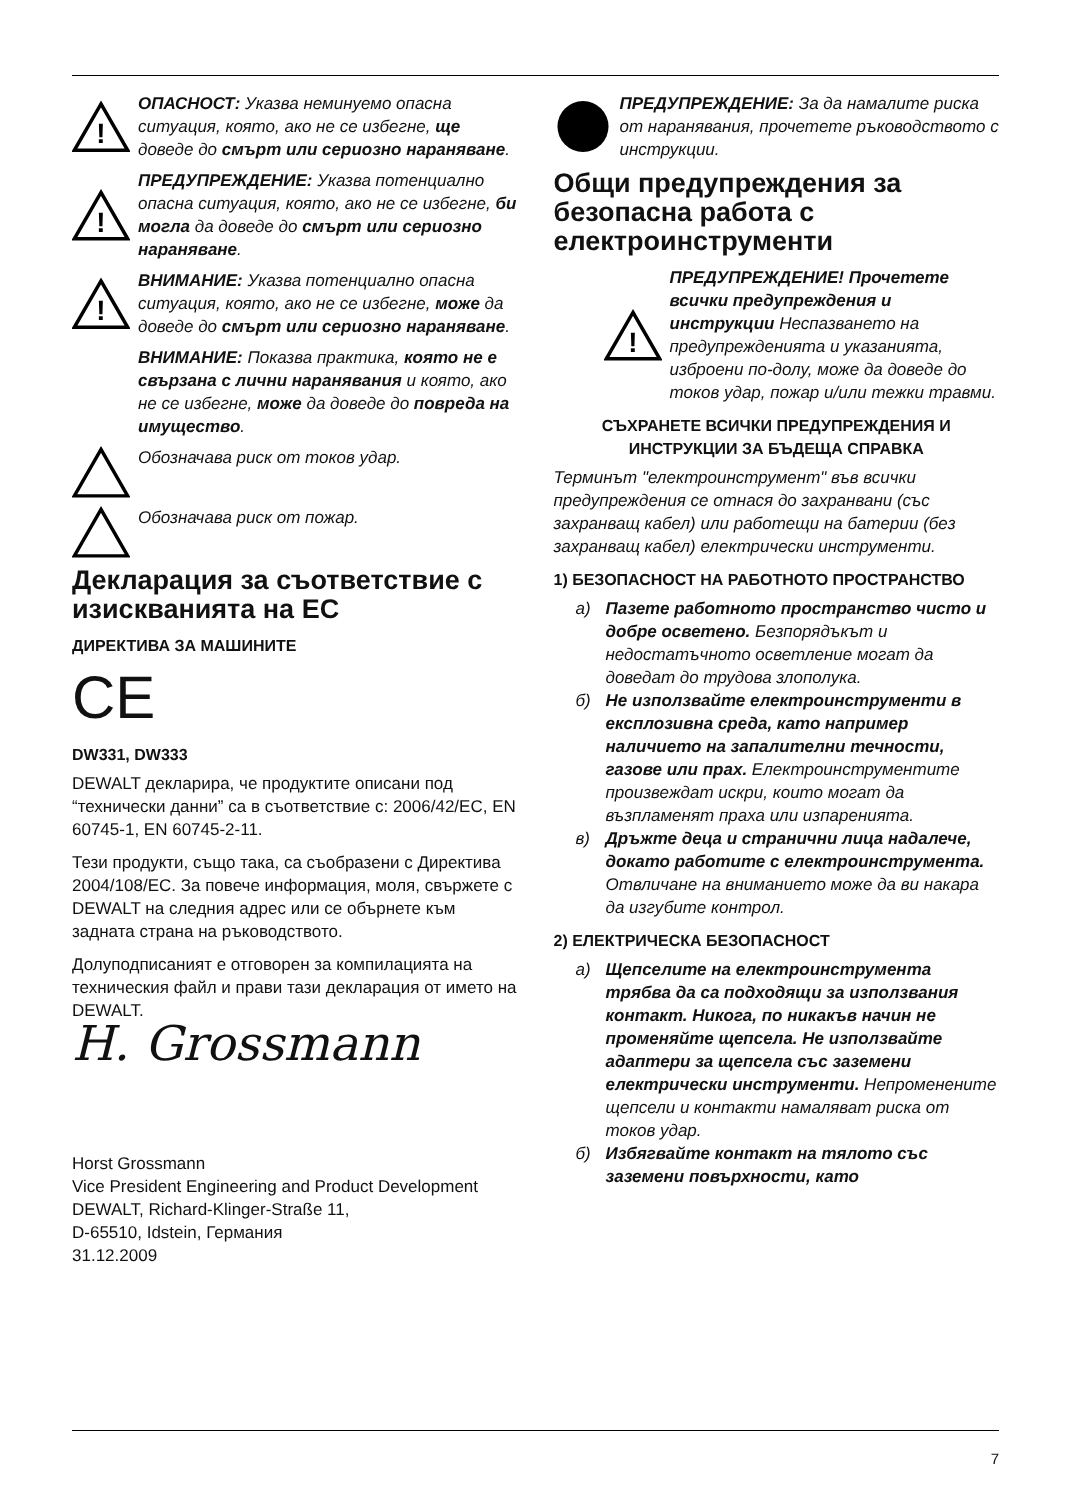!
ОПАСНОСТ: Указва неминуемо опасна ситуация, която, ако не се избегне, ще доведе до смърт или сериозно нараняване.
!
ПРЕДУПРЕЖДЕНИЕ: Указва потенциално опасна ситуация, която, ако не се избегне, би могла да доведе до смърт или сериозно нараняване.
!
ВНИМАНИЕ: Указва потенциално опасна ситуация, която, ако не се избегне, може да доведе до смърт или сериозно нараняване.
ВНИМАНИЕ: Показва практика, която не е свързана с лични наранявания и която, ако не се избегне, може да доведе до повреда на имущество.
Обозначава риск от токов удар.
Обозначава риск от пожар.
Декларация за съответствие с изискванията на ЕС
ДИРЕКТИВА ЗА МАШИНИТЕ
CE
DW331, DW333
DEWALT декларира, че продуктите описани под “технически данни” са в съответствие с: 2006/42/EC, EN 60745-1, EN 60745-2-11.
Тези продукти, също така, са съобразени с Директива 2004/108/EC. За повече информация, моля, свържете с DEWALT на следния адрес или се обърнете към задната страна на ръководството.
Долуподписаният е отговорен за компилацията на техническия файл и прави тази декларация от името на DEWALT.
H. Grossmann
Horst Grossmann
Vice President Engineering and Product Development
DEWALT, Richard-Klinger-Straße 11,
D-65510, Idstein, Германия
31.12.2009
ПРЕДУПРЕЖДЕНИЕ: За да намалите риска от наранявания, прочетете ръководството с инструкции.
Общи предупреждения за безопасна работа с електроинструменти
!
ПРЕДУПРЕЖДЕНИЕ! Прочетете всички предупреждения и инструкции Неспазването на предупрежденията и указанията, изброени по-долу, може да доведе до токов удар, пожар и/или тежки травми.
СЪХРАНЕТЕ ВСИЧКИ ПРЕДУПРЕЖДЕНИЯ И ИНСТРУКЦИИ ЗА БЪДЕЩА СПРАВКА
Терминът "електроинструмент" във всички предупреждения се отнася до захранвани (със захранващ кабел) или работещи на батерии (без захранващ кабел) електрически инструменти.
1) БЕЗОПАСНОСТ НА РАБОТНОТО ПРОСТРАНСТВО
а) Пазете работното пространство чисто и добре осветено. Безпорядъкът и недостатъчното осветление могат да доведат до трудова злополука.
б) Не използвайте електроинструменти в експлозивна среда, като например наличието на запалителни течности, газове или прах. Електроинструментите произвеждат искри, които могат да възпламенят праха или изпаренията.
в) Дръжте деца и странични лица надалече, докато работите с електроинструмента. Отвличане на вниманието може да ви накара да изгубите контрол.
2) ЕЛЕКТРИЧЕСКА БЕЗОПАСНОСТ
а) Щепселите на електроинструмента трябва да са подходящи за използвания контакт. Никога, по никакъв начин не променяйте щепсела. Не използвайте адаптери за щепсела със заземени електрически инструменти. Непроменените щепсели и контакти намаляват риска от токов удар.
б) Избягвайте контакт на тялото със заземени повърхности, като
7